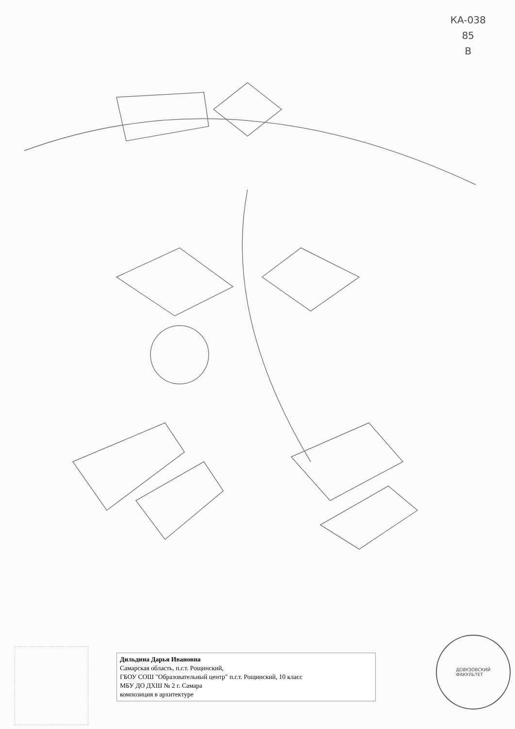КА-038
85
В
Дильдина Дарья Ивановна
Самарская область, п.г.т. Рощинский,
ГБОУ СОШ "Образовательный центр" п.г.т. Рощинский, 10 класс
МБУ ДО ДХШ № 2 г. Самара
композиция в архитектуре
ДОВУЗОВСКИЙ
ФАКУЛЬТЕТ